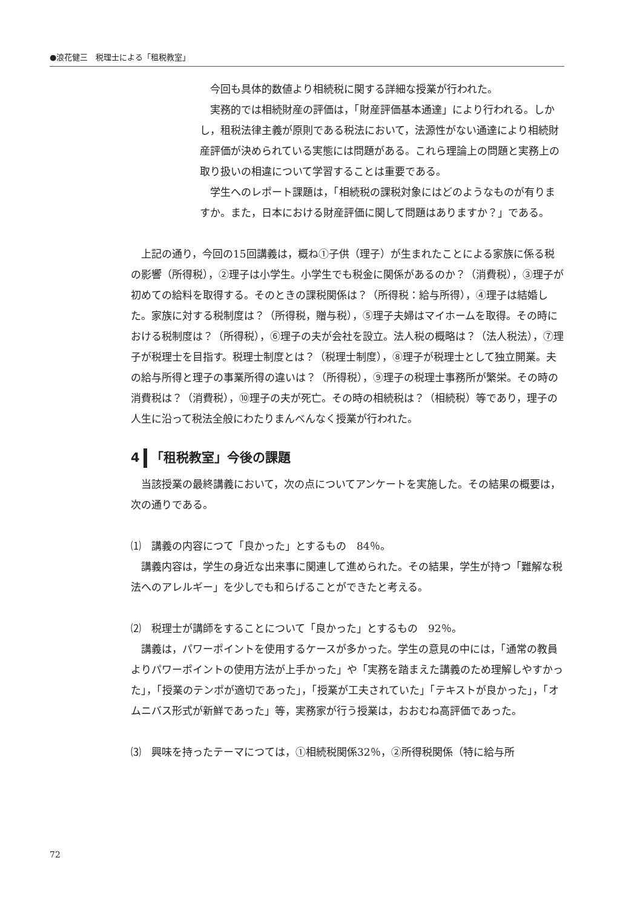●浪花健三　税理士による「租税教室」
　今回も具体的数値より相続税に関する詳細な授業が行われた。
　実務的では相続財産の評価は，「財産評価基本通達」により行われる。しかし，租税法律主義が原則である税法において，法源性がない通達により相続財産評価が決められている実態には問題がある。これら理論上の問題と実務上の取り扱いの相違について学習することは重要である。
　学生へのレポート課題は，「相続税の課税対象にはどのようなものが有りますか。また，日本における財産評価に関して問題はありますか？」である。
　上記の通り，今回の15回講義は，概ね①子供（理子）が生まれたことによる家族に係る税の影響（所得税），②理子は小学生。小学生でも税金に関係があるのか？（消費税），③理子が初めての給料を取得する。そのときの課税関係は？（所得税：給与所得），④理子は結婚した。家族に対する税制度は？（所得税，贈与税），⑤理子夫婦はマイホームを取得。その時における税制度は？（所得税），⑥理子の夫が会社を設立。法人税の概略は？（法人税法），⑦理子が税理士を目指す。税理士制度とは？（税理士制度），⑧理子が税理士として独立開業。夫の給与所得と理子の事業所得の違いは？（所得税），⑨理子の税理士事務所が繁栄。その時の消費税は？（消費税），⑩理子の夫が死亡。その時の相続税は？（相続税）等であり，理子の人生に沿って税法全般にわたりまんべんなく授業が行われた。
4 「租税教室」今後の課題
　当該授業の最終講義において，次の点についてアンケートを実施した。その結果の概要は，次の通りである。
⑴　講義の内容につて「良かった」とするもの　84％。
　講義内容は，学生の身近な出来事に関連して進められた。その結果，学生が持つ「難解な税法へのアレルギー」を少しでも和らげることができたと考える。
⑵　税理士が講師をすることについて「良かった」とするもの　92％。
　講義は，パワーポイントを使用するケースが多かった。学生の意見の中には，「通常の教員よりパワーポイントの使用方法が上手かった」や「実務を踏まえた講義のため理解しやすかった」，「授業のテンポが適切であった」，「授業が工夫されていた」「テキストが良かった」，「オムニバス形式が新鮮であった」等，実務家が行う授業は，おおむね高評価であった。
⑶　興味を持ったテーマにつては，①相続税関係32％，②所得税関係（特に給与所
72